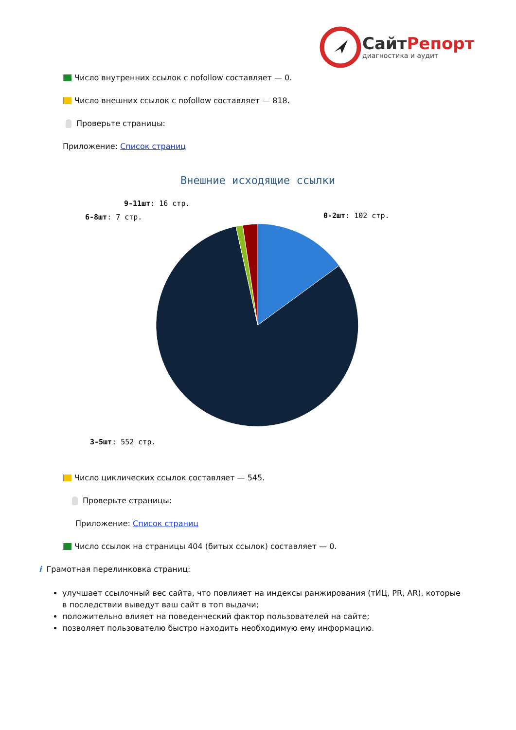СайтРепорт
диагностика и аудит
Число внутренних ссылок с nofollow составляет — 0.
Число внешних ссылок с nofollow составляет — 818.
Проверьте страницы:
Приложение: Список страниц
Внешние исходящие ссылки
0-2шт: 102 стр.
9-11шт: 16 стр.
6-8шт: 7 стр.
3-5шт: 552 стр.
Число циклических ссылок составляет — 545.
Проверьте страницы:
Приложение: Список страниц
Число ссылок на страницы 404 (битых ссылок) составляет — 0.
i Грамотная перелинковка страниц:
улучшает ссылочный вес сайта, что повлияет на индексы ранжирования (тИЦ, PR, AR), которые в последствии выведут ваш сайт в топ выдачи;
положительно влияет на поведенческий фактор пользователей на сайте;
позволяет пользователю быстро находить необходимую ему информацию.